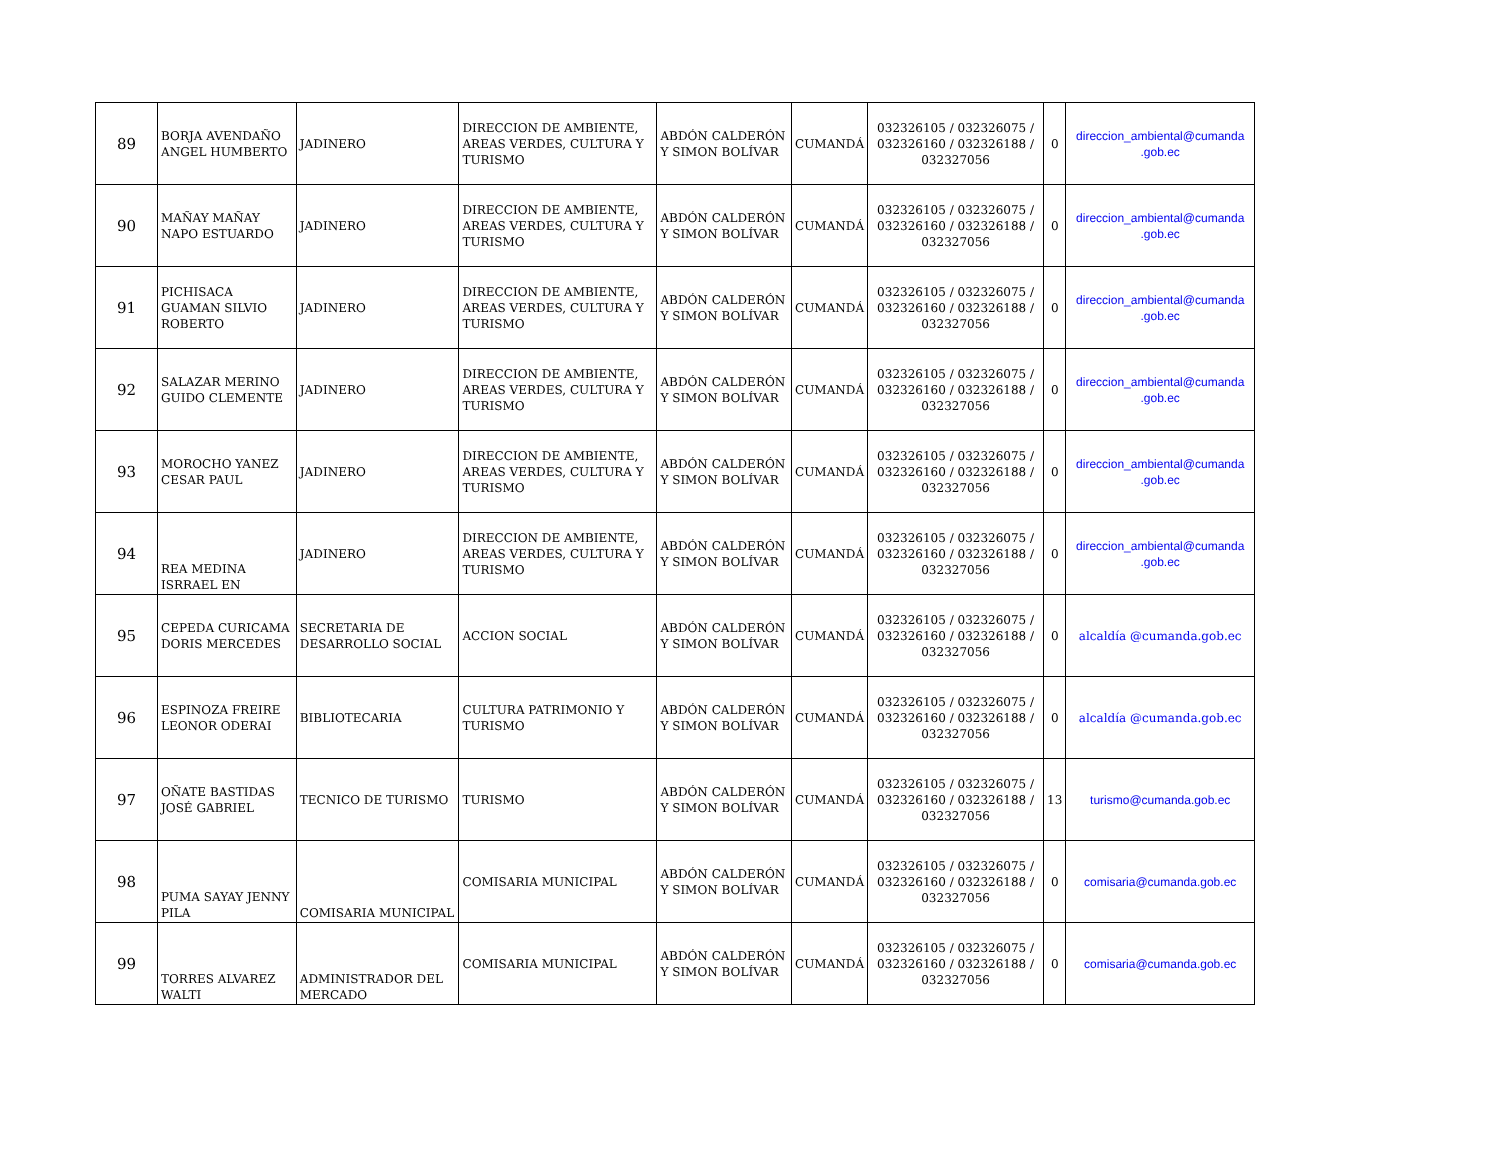| 89 | BORJA AVENDAÑO ANGEL HUMBERTO | JADINERO | DIRECCION DE AMBIENTE, AREAS VERDES, CULTURA Y TURISMO | ABDÓN CALDERÓN Y SIMON BOLÍVAR | CUMANDÁ | 032326105 / 032326075 / 032326160 / 032326188 / 032327056 | 0 | direccion_ambiental@cumanda .gob.ec |
| 90 | MAÑAY MAÑAY NAPO ESTUARDO | JADINERO | DIRECCION DE AMBIENTE, AREAS VERDES, CULTURA Y TURISMO | ABDÓN CALDERÓN Y SIMON BOLÍVAR | CUMANDÁ | 032326105 / 032326075 / 032326160 / 032326188 / 032327056 | 0 | direccion_ambiental@cumanda .gob.ec |
| 91 | PICHISACA GUAMAN SILVIO ROBERTO | JADINERO | DIRECCION DE AMBIENTE, AREAS VERDES, CULTURA Y TURISMO | ABDÓN CALDERÓN Y SIMON BOLÍVAR | CUMANDÁ | 032326105 / 032326075 / 032326160 / 032326188 / 032327056 | 0 | direccion_ambiental@cumanda .gob.ec |
| 92 | SALAZAR MERINO GUIDO CLEMENTE | JADINERO | DIRECCION DE AMBIENTE, AREAS VERDES, CULTURA Y TURISMO | ABDÓN CALDERÓN Y SIMON BOLÍVAR | CUMANDÁ | 032326105 / 032326075 / 032326160 / 032326188 / 032327056 | 0 | direccion_ambiental@cumanda .gob.ec |
| 93 | MOROCHO YANEZ CESAR PAUL | JADINERO | DIRECCION DE AMBIENTE, AREAS VERDES, CULTURA Y TURISMO | ABDÓN CALDERÓN Y SIMON BOLÍVAR | CUMANDÁ | 032326105 / 032326075 / 032326160 / 032326188 / 032327056 | 0 | direccion_ambiental@cumanda .gob.ec |
| 94 | REA MEDINA ISRRAEL EN | JADINERO | DIRECCION DE AMBIENTE, AREAS VERDES, CULTURA Y TURISMO | ABDÓN CALDERÓN Y SIMON BOLÍVAR | CUMANDÁ | 032326105 / 032326075 / 032326160 / 032326188 / 032327056 | 0 | direccion_ambiental@cumanda .gob.ec |
| 95 | CEPEDA CURICAMA DORIS MERCEDES | SECRETARIA DE DESARROLLO SOCIAL | ACCION SOCIAL | ABDÓN CALDERÓN Y SIMON BOLÍVAR | CUMANDÁ | 032326105 / 032326075 / 032326160 / 032326188 / 032327056 | 0 | alcaldía @cumanda.gob.ec |
| 96 | ESPINOZA FREIRE LEONOR ODERAI | BIBLIOTECARIA | CULTURA PATRIMONIO Y TURISMO | ABDÓN CALDERÓN Y SIMON BOLÍVAR | CUMANDÁ | 032326105 / 032326075 / 032326160 / 032326188 / 032327056 | 0 | alcaldía @cumanda.gob.ec |
| 97 | OÑATE BASTIDAS JOSÉ GABRIEL | TECNICO DE TURISMO | TURISMO | ABDÓN CALDERÓN Y SIMON BOLÍVAR | CUMANDÁ | 032326105 / 032326075 / 032326160 / 032326188 / 032327056 | 13 | turismo@cumanda.gob.ec |
| 98 | PUMA SAYAY JENNY PILA | COMISARIA MUNICIPAL | COMISARIA MUNICIPAL | ABDÓN CALDERÓN Y SIMON BOLÍVAR | CUMANDÁ | 032326105 / 032326075 / 032326160 / 032326188 / 032327056 | 0 | comisaria@cumanda.gob.ec |
| 99 | TORRES ALVAREZ WALTI | ADMINISTRADOR DEL MERCADO | COMISARIA MUNICIPAL | ABDÓN CALDERÓN Y SIMON BOLÍVAR | CUMANDÁ | 032326105 / 032326075 / 032326160 / 032326188 / 032327056 | 0 | comisaria@cumanda.gob.ec |